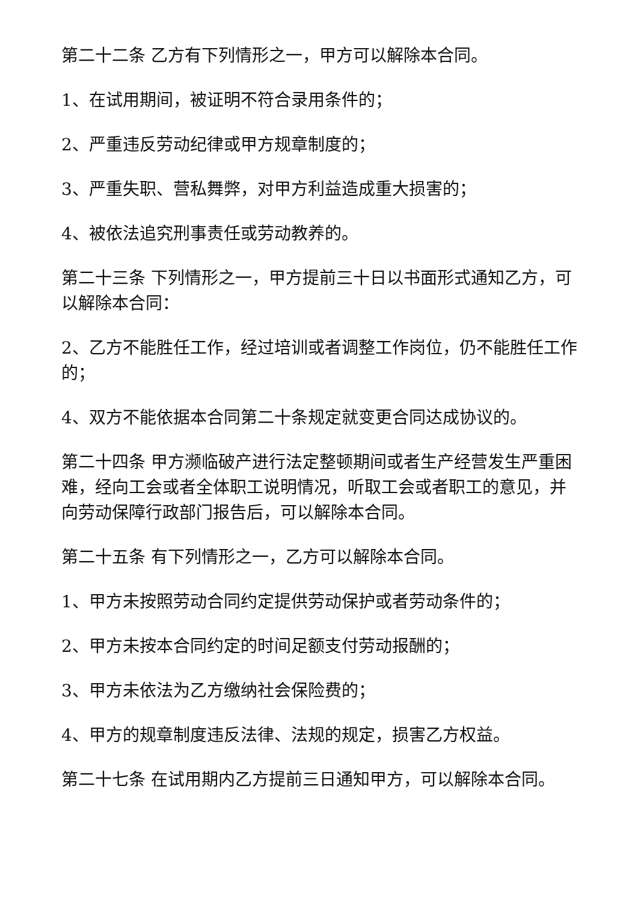第二十二条 乙方有下列情形之一，甲方可以解除本合同。
1、在试用期间，被证明不符合录用条件的；
2、严重违反劳动纪律或甲方规章制度的；
3、严重失职、营私舞弊，对甲方利益造成重大损害的；
4、被依法追究刑事责任或劳动教养的。
第二十三条 下列情形之一，甲方提前三十日以书面形式通知乙方，可以解除本合同：
2、乙方不能胜任工作，经过培训或者调整工作岗位，仍不能胜任工作的；
4、双方不能依据本合同第二十条规定就变更合同达成协议的。
第二十四条 甲方濒临破产进行法定整顿期间或者生产经营发生严重困难，经向工会或者全体职工说明情况，听取工会或者职工的意见，并向劳动保障行政部门报告后，可以解除本合同。
第二十五条 有下列情形之一，乙方可以解除本合同。
1、甲方未按照劳动合同约定提供劳动保护或者劳动条件的；
2、甲方未按本合同约定的时间足额支付劳动报酬的；
3、甲方未依法为乙方缴纳社会保险费的；
4、甲方的规章制度违反法律、法规的规定，损害乙方权益。
第二十七条 在试用期内乙方提前三日通知甲方，可以解除本合同。